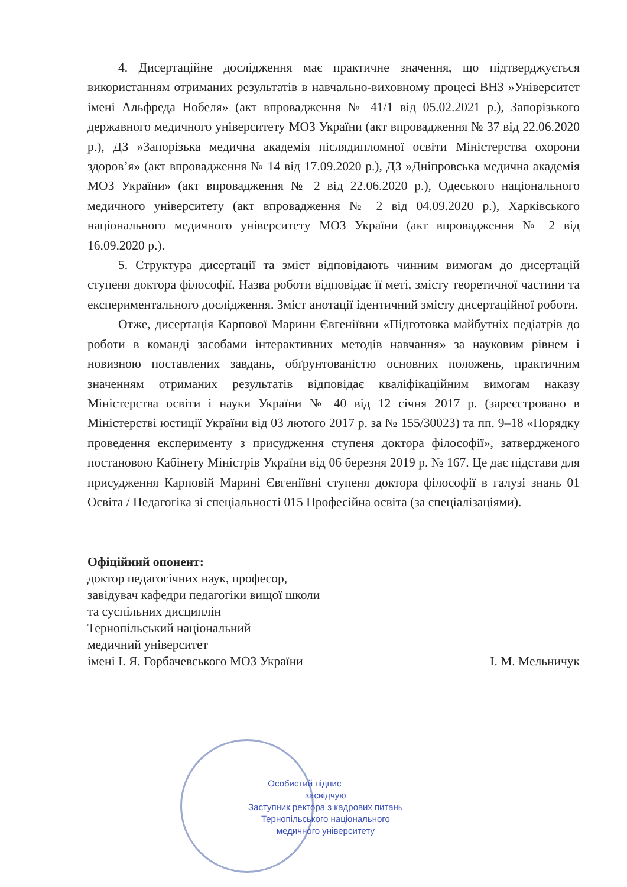4. Дисертаційне дослідження має практичне значення, що підтверджується використанням отриманих результатів в навчально-виховному процесі ВНЗ »Університет імені Альфреда Нобеля» (акт впровадження № 41/1 від 05.02.2021 р.), Запорізького державного медичного університету МОЗ України (акт впровадження № 37 від 22.06.2020 р.), ДЗ »Запорізька медична академія післядипломної освіти Міністерства охорони здоров’я» (акт впровадження № 14 від 17.09.2020 р.), ДЗ »Дніпровська медична академія МОЗ України» (акт впровадження № 2 від 22.06.2020 р.), Одеського національного медичного університету (акт впровадження № 2 від 04.09.2020 р.), Харківського національного медичного університету МОЗ України (акт впровадження № 2 від 16.09.2020 р.).
5. Структура дисертації та зміст відповідають чинним вимогам до дисертацій ступеня доктора філософії. Назва роботи відповідає її меті, змісту теоретичної частини та експериментального дослідження. Зміст анотації ідентичний змісту дисертаційної роботи.
Отже, дисертація Карпової Марини Євгеніївни «Підготовка майбутніх педіатрів до роботи в команді засобами інтерактивних методів навчання» за науковим рівнем і новизною поставлених завдань, обґрунтованістю основних положень, практичним значенням отриманих результатів відповідає кваліфікаційним вимогам наказу Міністерства освіти і науки України № 40 від 12 січня 2017 р. (зареєстровано в Міністерстві юстиції України від 03 лютого 2017 р. за № 155/30023) та пп. 9–18 «Порядку проведення експерименту з присудження ступеня доктора філософії», затвердженого постановою Кабінету Міністрів України від 06 березня 2019 р. № 167. Це дає підстави для присудження Карповій Марині Євгеніївні ступеня доктора філософії в галузі знань 01 Освіта / Педагогіка зі спеціальності 015 Професійна освіта (за спеціалізаціями).
Офіційний опонент:
доктор педагогічних наук, професор,
завідувач кафедри педагогіки вищої школи
та суспільних дисциплін
Тернопільський національний
медичний університет
імені І. Я. Горбачевського МОЗ України І. М. Мельничук
Особистий підпис ________
засвідчую
Заступник ректора з кадрових питань
Тернопільського національного
медичного університету